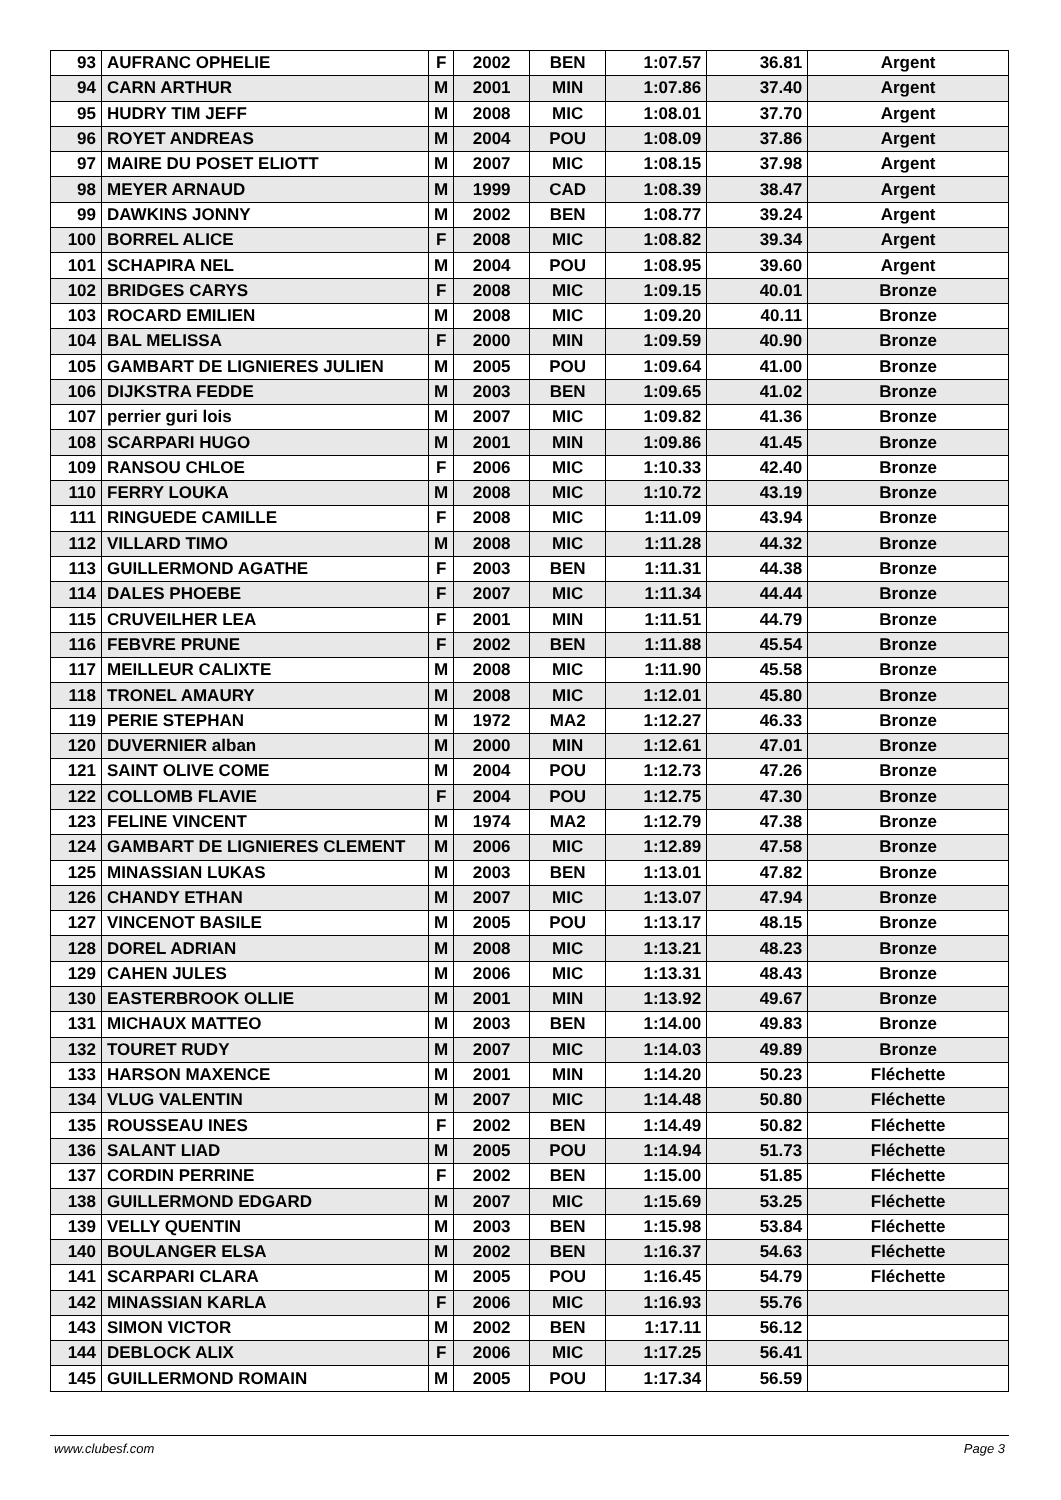| 93 | AUFRANC OPHELIE | F | 2002 | BEN | 1:07.57 | 36.81 | Argent |
| 94 | CARN ARTHUR | M | 2001 | MIN | 1:07.86 | 37.40 | Argent |
| 95 | HUDRY TIM JEFF | M | 2008 | MIC | 1:08.01 | 37.70 | Argent |
| 96 | ROYET ANDREAS | M | 2004 | POU | 1:08.09 | 37.86 | Argent |
| 97 | MAIRE DU POSET ELIOTT | M | 2007 | MIC | 1:08.15 | 37.98 | Argent |
| 98 | MEYER ARNAUD | M | 1999 | CAD | 1:08.39 | 38.47 | Argent |
| 99 | DAWKINS JONNY | M | 2002 | BEN | 1:08.77 | 39.24 | Argent |
| 100 | BORREL ALICE | F | 2008 | MIC | 1:08.82 | 39.34 | Argent |
| 101 | SCHAPIRA NEL | M | 2004 | POU | 1:08.95 | 39.60 | Argent |
| 102 | BRIDGES CARYS | F | 2008 | MIC | 1:09.15 | 40.01 | Bronze |
| 103 | ROCARD EMILIEN | M | 2008 | MIC | 1:09.20 | 40.11 | Bronze |
| 104 | BAL MELISSA | F | 2000 | MIN | 1:09.59 | 40.90 | Bronze |
| 105 | GAMBART DE LIGNIERES JULIEN | M | 2005 | POU | 1:09.64 | 41.00 | Bronze |
| 106 | DIJKSTRA FEDDE | M | 2003 | BEN | 1:09.65 | 41.02 | Bronze |
| 107 | perrier guri lois | M | 2007 | MIC | 1:09.82 | 41.36 | Bronze |
| 108 | SCARPARI HUGO | M | 2001 | MIN | 1:09.86 | 41.45 | Bronze |
| 109 | RANSOU CHLOE | F | 2006 | MIC | 1:10.33 | 42.40 | Bronze |
| 110 | FERRY LOUKA | M | 2008 | MIC | 1:10.72 | 43.19 | Bronze |
| 111 | RINGUEDE CAMILLE | F | 2008 | MIC | 1:11.09 | 43.94 | Bronze |
| 112 | VILLARD TIMO | M | 2008 | MIC | 1:11.28 | 44.32 | Bronze |
| 113 | GUILLERMOND AGATHE | F | 2003 | BEN | 1:11.31 | 44.38 | Bronze |
| 114 | DALES PHOEBE | F | 2007 | MIC | 1:11.34 | 44.44 | Bronze |
| 115 | CRUVEILHER LEA | F | 2001 | MIN | 1:11.51 | 44.79 | Bronze |
| 116 | FEBVRE PRUNE | F | 2002 | BEN | 1:11.88 | 45.54 | Bronze |
| 117 | MEILLEUR CALIXTE | M | 2008 | MIC | 1:11.90 | 45.58 | Bronze |
| 118 | TRONEL AMAURY | M | 2008 | MIC | 1:12.01 | 45.80 | Bronze |
| 119 | PERIE STEPHAN | M | 1972 | MA2 | 1:12.27 | 46.33 | Bronze |
| 120 | DUVERNIER alban | M | 2000 | MIN | 1:12.61 | 47.01 | Bronze |
| 121 | SAINT OLIVE COME | M | 2004 | POU | 1:12.73 | 47.26 | Bronze |
| 122 | COLLOMB FLAVIE | F | 2004 | POU | 1:12.75 | 47.30 | Bronze |
| 123 | FELINE VINCENT | M | 1974 | MA2 | 1:12.79 | 47.38 | Bronze |
| 124 | GAMBART DE LIGNIERES CLEMENT | M | 2006 | MIC | 1:12.89 | 47.58 | Bronze |
| 125 | MINASSIAN LUKAS | M | 2003 | BEN | 1:13.01 | 47.82 | Bronze |
| 126 | CHANDY ETHAN | M | 2007 | MIC | 1:13.07 | 47.94 | Bronze |
| 127 | VINCENOT BASILE | M | 2005 | POU | 1:13.17 | 48.15 | Bronze |
| 128 | DOREL ADRIAN | M | 2008 | MIC | 1:13.21 | 48.23 | Bronze |
| 129 | CAHEN JULES | M | 2006 | MIC | 1:13.31 | 48.43 | Bronze |
| 130 | EASTERBROOK OLLIE | M | 2001 | MIN | 1:13.92 | 49.67 | Bronze |
| 131 | MICHAUX MATTEO | M | 2003 | BEN | 1:14.00 | 49.83 | Bronze |
| 132 | TOURET RUDY | M | 2007 | MIC | 1:14.03 | 49.89 | Bronze |
| 133 | HARSON MAXENCE | M | 2001 | MIN | 1:14.20 | 50.23 | Fléchette |
| 134 | VLUG VALENTIN | M | 2007 | MIC | 1:14.48 | 50.80 | Fléchette |
| 135 | ROUSSEAU INES | F | 2002 | BEN | 1:14.49 | 50.82 | Fléchette |
| 136 | SALANT LIAD | M | 2005 | POU | 1:14.94 | 51.73 | Fléchette |
| 137 | CORDIN PERRINE | F | 2002 | BEN | 1:15.00 | 51.85 | Fléchette |
| 138 | GUILLERMOND EDGARD | M | 2007 | MIC | 1:15.69 | 53.25 | Fléchette |
| 139 | VELLY QUENTIN | M | 2003 | BEN | 1:15.98 | 53.84 | Fléchette |
| 140 | BOULANGER ELSA | M | 2002 | BEN | 1:16.37 | 54.63 | Fléchette |
| 141 | SCARPARI CLARA | M | 2005 | POU | 1:16.45 | 54.79 | Fléchette |
| 142 | MINASSIAN KARLA | F | 2006 | MIC | 1:16.93 | 55.76 | |
| 143 | SIMON VICTOR | M | 2002 | BEN | 1:17.11 | 56.12 | |
| 144 | DEBLOCK ALIX | F | 2006 | MIC | 1:17.25 | 56.41 | |
| 145 | GUILLERMOND ROMAIN | M | 2005 | POU | 1:17.34 | 56.59 | |
www.clubesf.com Page 3